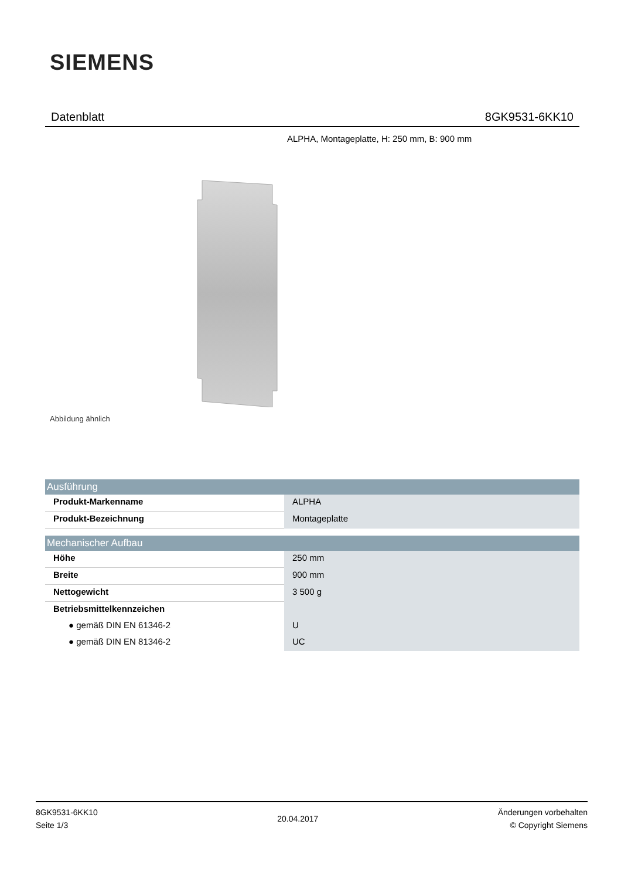SIEMENS
Datenblatt 8GK9531-6KK10
ALPHA, Montageplatte, H: 250 mm, B: 900 mm
Abbildung ähnlich
| Ausführung | |
| --- | --- |
| Produkt-Markenname | ALPHA |
| Produkt-Bezeichnung | Montageplatte |
| Mechanischer Aufbau | |
| Höhe | 250 mm |
| Breite | 900 mm |
| Nettogewicht | 3 500 g |
| Betriebsmittelkennzeichen | |
| ● gemäß DIN EN 61346-2 | U |
| ● gemäß DIN EN 81346-2 | UC |
8GK9531-6KK10
Seite 1/3
20.04.2017
Änderungen vorbehalten
© Copyright Siemens